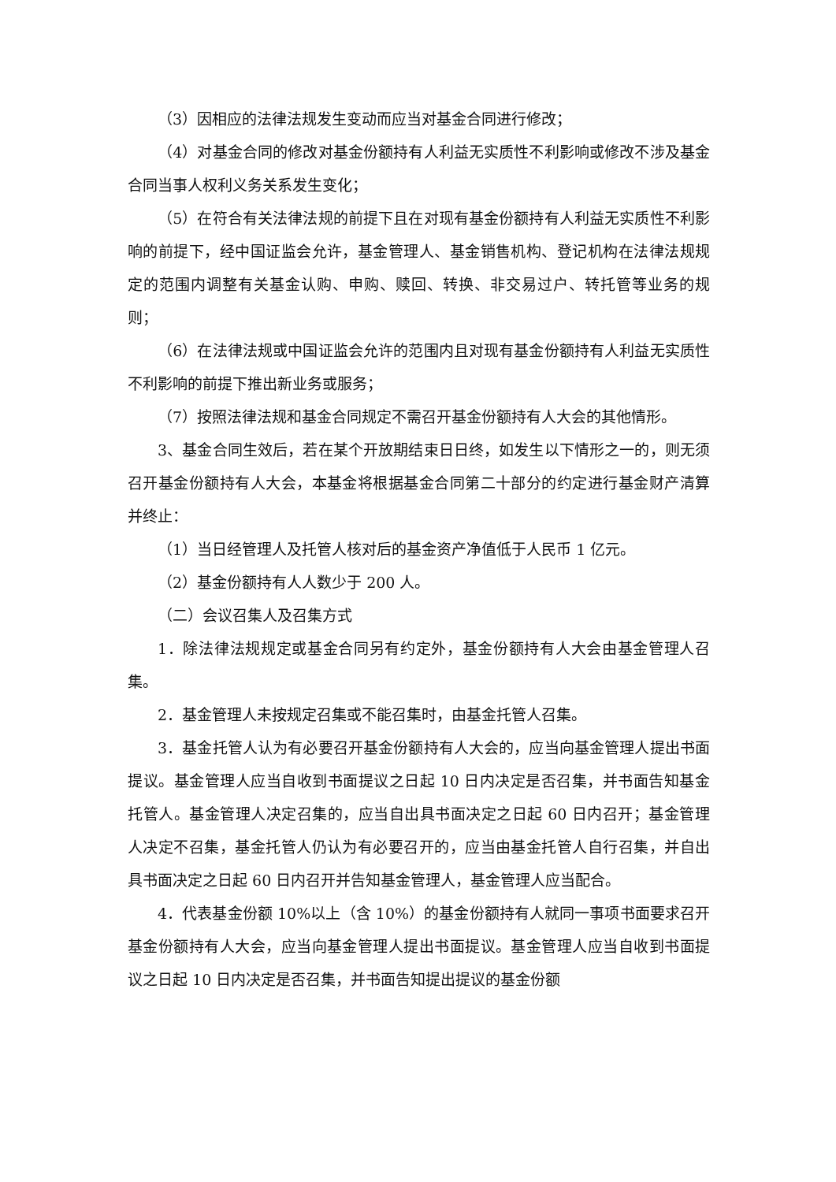（3）因相应的法律法规发生变动而应当对基金合同进行修改；
（4）对基金合同的修改对基金份额持有人利益无实质性不利影响或修改不涉及基金合同当事人权利义务关系发生变化；
（5）在符合有关法律法规的前提下且在对现有基金份额持有人利益无实质性不利影响的前提下，经中国证监会允许，基金管理人、基金销售机构、登记机构在法律法规规定的范围内调整有关基金认购、申购、赎回、转换、非交易过户、转托管等业务的规则；
（6）在法律法规或中国证监会允许的范围内且对现有基金份额持有人利益无实质性不利影响的前提下推出新业务或服务；
（7）按照法律法规和基金合同规定不需召开基金份额持有人大会的其他情形。
3、基金合同生效后，若在某个开放期结束日日终，如发生以下情形之一的，则无须召开基金份额持有人大会，本基金将根据基金合同第二十部分的约定进行基金财产清算并终止：
（1）当日经管理人及托管人核对后的基金资产净值低于人民币 1 亿元。
（2）基金份额持有人人数少于 200 人。
（二）会议召集人及召集方式
1．除法律法规规定或基金合同另有约定外，基金份额持有人大会由基金管理人召集。
2．基金管理人未按规定召集或不能召集时，由基金托管人召集。
3．基金托管人认为有必要召开基金份额持有人大会的，应当向基金管理人提出书面提议。基金管理人应当自收到书面提议之日起 10 日内决定是否召集，并书面告知基金托管人。基金管理人决定召集的，应当自出具书面决定之日起 60 日内召开；基金管理人决定不召集，基金托管人仍认为有必要召开的，应当由基金托管人自行召集，并自出具书面决定之日起 60 日内召开并告知基金管理人，基金管理人应当配合。
4．代表基金份额 10%以上（含 10%）的基金份额持有人就同一事项书面要求召开基金份额持有人大会，应当向基金管理人提出书面提议。基金管理人应当自收到书面提议之日起 10 日内决定是否召集，并书面告知提出提议的基金份额